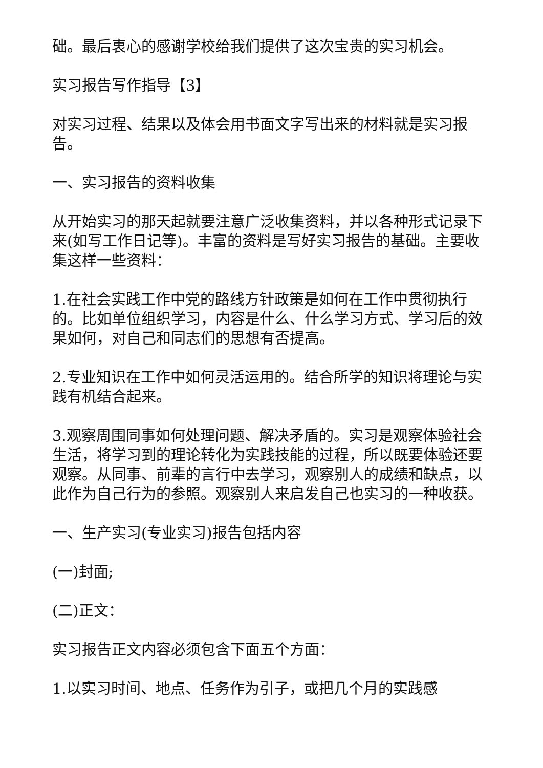础。最后衷心的感谢学校给我们提供了这次宝贵的实习机会。
实习报告写作指导【3】
对实习过程、结果以及体会用书面文字写出来的材料就是实习报告。
一、实习报告的资料收集
从开始实习的那天起就要注意广泛收集资料，并以各种形式记录下来(如写工作日记等)。丰富的资料是写好实习报告的基础。主要收集这样一些资料：
1.在社会实践工作中党的路线方针政策是如何在工作中贯彻执行的。比如单位组织学习，内容是什么、什么学习方式、学习后的效果如何，对自己和同志们的思想有否提高。
2.专业知识在工作中如何灵活运用的。结合所学的知识将理论与实践有机结合起来。
3.观察周围同事如何处理问题、解决矛盾的。实习是观察体验社会生活，将学习到的理论转化为实践技能的过程，所以既要体验还要观察。从同事、前辈的言行中去学习，观察别人的成绩和缺点，以此作为自己行为的参照。观察别人来启发自己也实习的一种收获。
一、生产实习(专业实习)报告包括内容
(一)封面;
(二)正文：
实习报告正文内容必须包含下面五个方面：
1.以实习时间、地点、任务作为引子，或把几个月的实践感